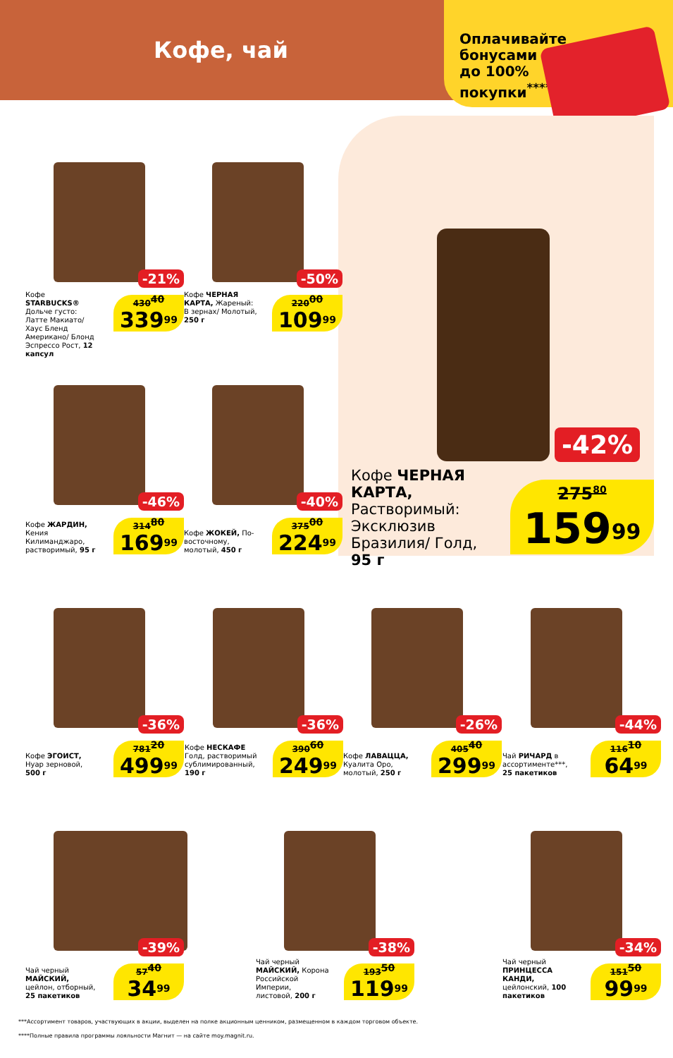Кофе, чай
Оплачивайте
бонусами
до 100%
покупки<sup>****</sup>
-42%
Кофе ЧЕРНАЯ КАРТА, Растворимый: Эксклюзив Бразилия/ Голд, 95 г
275<sup>80</sup>
159<sup>99</sup>
-21%
Кофе STARBUCKS® Дольче густо: Латте Макиато/ Хаус Бленд Американо/ Блонд Эспрессо Рост, 12 капсул
430<sup>40</sup>
339<sup>99</sup>
-50%
Кофе ЧЕРНАЯ КАРТА, Жареный: В зернах/ Молотый, 250 г
220<sup>00</sup>
109<sup>99</sup>
-46%
Кофе ЖАРДИН, Кения Килиманджаро, растворимый, 95 г
314<sup>80</sup>
169<sup>99</sup>
-40%
Кофе ЖОКЕЙ, По-восточному, молотый, 450 г
375<sup>00</sup>
224<sup>99</sup>
-36%
Кофе ЭГОИСТ, Нуар зерновой, 500 г
781<sup>20</sup>
499<sup>99</sup>
-36%
Кофе НЕСКАФЕ Голд, растворимый сублимированный, 190 г
390<sup>60</sup>
249<sup>99</sup>
-26%
Кофе ЛАВАЦЦА, Куалита Оро, молотый, 250 г
405<sup>40</sup>
299<sup>99</sup>
-44%
Чай РИЧАРД в ассортименте***, 25 пакетиков
116<sup>10</sup>
64<sup>99</sup>
-39%
Чай черный МАЙСКИЙ, цейлон, отборный, 25 пакетиков
57<sup>40</sup>
34<sup>99</sup>
-38%
Чай черный МАЙСКИЙ, Корона Российской Империи, листовой, 200 г
193<sup>50</sup>
119<sup>99</sup>
-34%
Чай черный ПРИНЦЕССА КАНДИ, цейлонский, 100 пакетиков
151<sup>50</sup>
99<sup>99</sup>
***Ассортимент товаров, участвующих в акции, выделен на полке акционным ценником, размещенном в каждом торговом объекте.
****Полные правила программы лояльности Магнит — на сайте moy.magnit.ru.